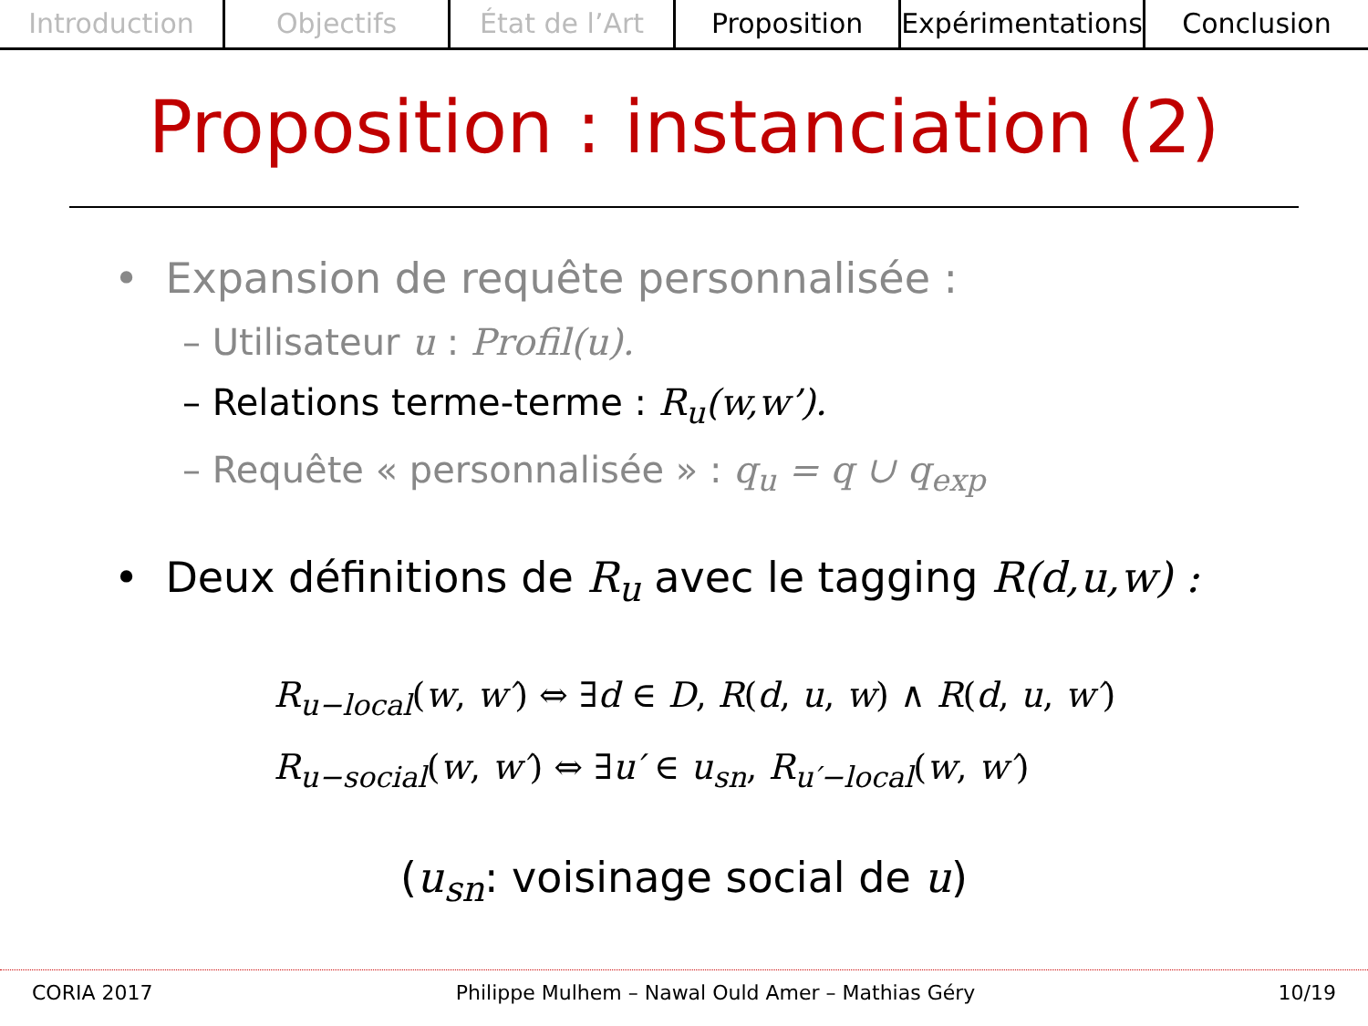Introduction Objectifs État de l’Art Proposition Expérimentations Conclusion
Proposition : instanciation (2)
• Expansion de requête personnalisée :
– Utilisateur u : Profil(u).
– Relations terme-terme : R<sub>u</sub>(w,w’).
– Requête « personnalisée » : q<sub>u</sub> = q ∪ q<sub>exp</sub>
• Deux définitions de R<sub>u</sub> avec le tagging R(d,u,w) :
R<sub>u−local</sub>(w, w′) ⇔ ∃d ∈ D, R(d, u, w) ∧ R(d, u, w′)
R<sub>u−social</sub>(w, w′) ⇔ ∃u′ ∈ u<sub>sn</sub>, R<sub>u′−local</sub>(w, w′)
(u<sub>sn</sub>: voisinage social de u)
CORIA 2017 Philippe Mulhem – Nawal Ould Amer – Mathias Géry 10/19